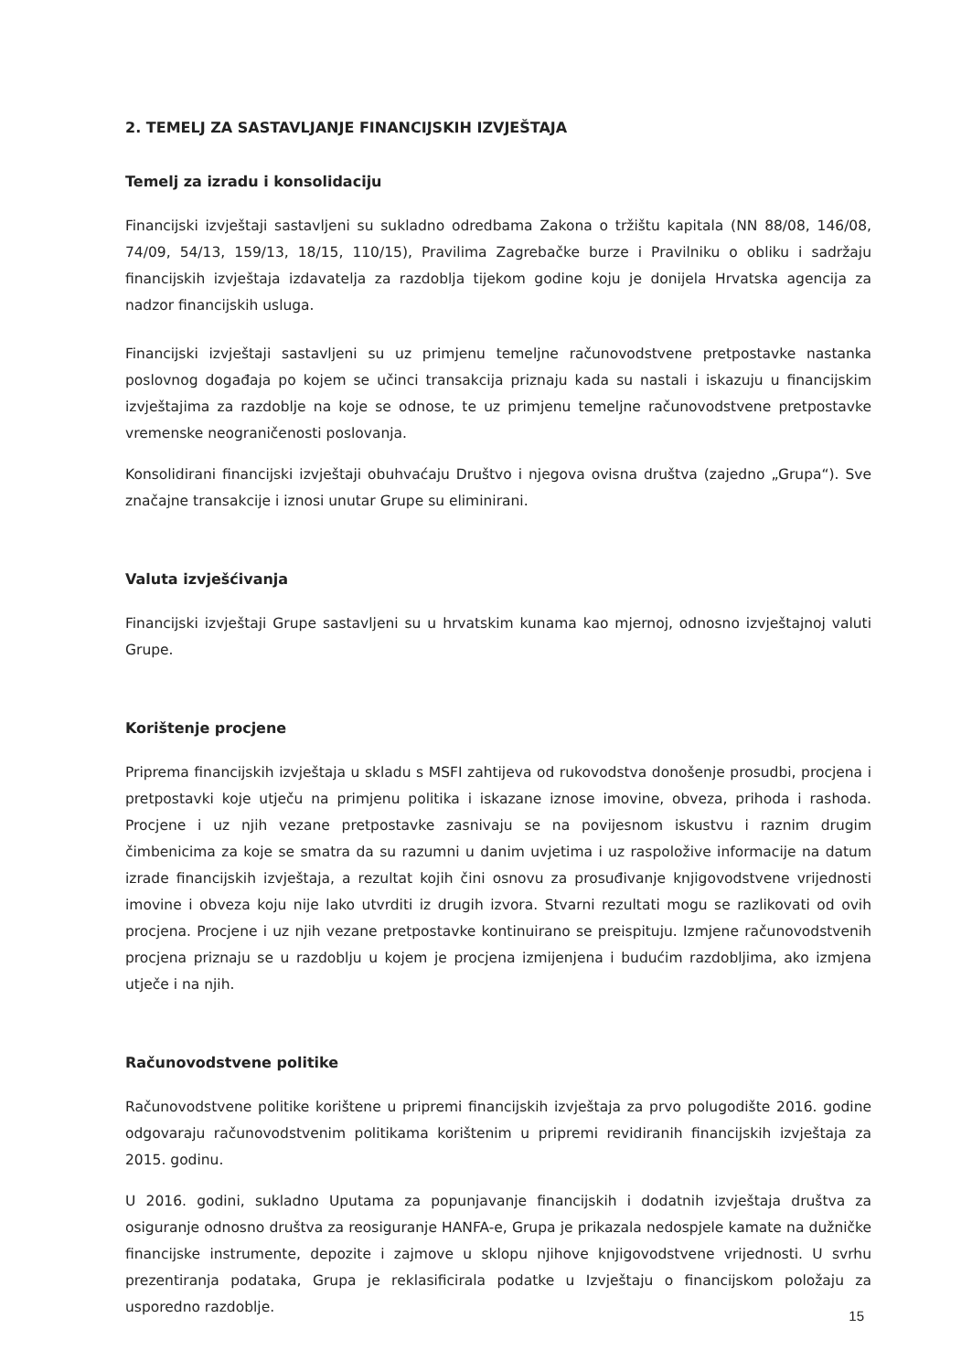2. TEMELJ ZA SASTAVLJANJE FINANCIJSKIH IZVJEŠTAJA
Temelj za izradu i konsolidaciju
Financijski izvještaji sastavljeni su sukladno odredbama Zakona o tržištu kapitala (NN 88/08, 146/08, 74/09, 54/13, 159/13, 18/15, 110/15), Pravilima Zagrebačke burze i Pravilniku o obliku i sadržaju financijskih izvještaja izdavatelja za razdoblja tijekom godine koju je donijela Hrvatska agencija za nadzor financijskih usluga.
Financijski izvještaji sastavljeni su uz primjenu temeljne računovodstvene pretpostavke nastanka poslovnog događaja po kojem se učinci transakcija priznaju kada su nastali i iskazuju u financijskim izvještajima za razdoblje na koje se odnose, te uz primjenu temeljne računovodstvene pretpostavke vremenske neograničenosti poslovanja.
Konsolidirani financijski izvještaji obuhvaćaju Društvo i njegova ovisna društva (zajedno „Grupa“). Sve značajne transakcije i iznosi unutar Grupe su eliminirani.
Valuta izvješćivanja
Financijski izvještaji Grupe sastavljeni su u hrvatskim kunama kao mjernoj, odnosno izvještajnoj valuti Grupe.
Korištenje procjene
Priprema financijskih izvještaja u skladu s MSFI zahtijeva od rukovodstva donošenje prosudbi, procjena i pretpostavki koje utječu na primjenu politika i iskazane iznose imovine, obveza, prihoda i rashoda. Procjene i uz njih vezane pretpostavke zasnivaju se na povijesnom iskustvu i raznim drugim čimbenicima za koje se smatra da su razumni u danim uvjetima i uz raspoložive informacije na datum izrade financijskih izvještaja, a rezultat kojih čini osnovu za prosuđivanje knjigovodstvene vrijednosti imovine i obveza koju nije lako utvrditi iz drugih izvora. Stvarni rezultati mogu se razlikovati od ovih procjena. Procjene i uz njih vezane pretpostavke kontinuirano se preispituju. Izmjene računovodstvenih procjena priznaju se u razdoblju u kojem je procjena izmijenjena i budućim razdobljima, ako izmjena utječe i na njih.
Računovodstvene politike
Računovodstvene politike korištene u pripremi financijskih izvještaja za prvo polugodište 2016. godine odgovaraju računovodstvenim politikama korištenim u pripremi revidiranih financijskih izvještaja za 2015. godinu.
U 2016. godini, sukladno Uputama za popunjavanje financijskih i dodatnih izvještaja društva za osiguranje odnosno društva za reosiguranje HANFA-e, Grupa je prikazala nedospjele kamate na dužničke financijske instrumente, depozite i zajmove u sklopu njihove knjigovodstvene vrijednosti. U svrhu prezentiranja podataka, Grupa je reklasificirala podatke u Izvještaju o financijskom položaju za usporedno razdoblje.
15